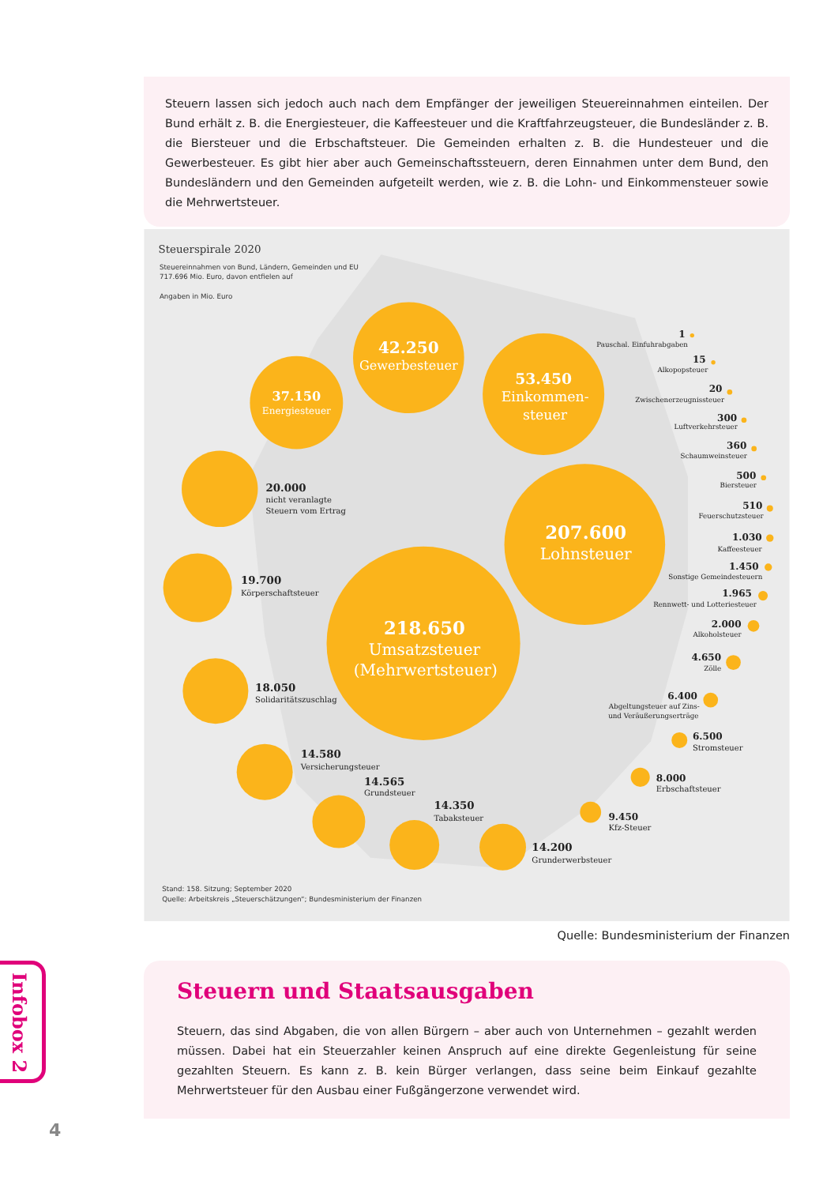Steuern lassen sich jedoch auch nach dem Empfänger der jeweiligen Steuereinnahmen einteilen. Der Bund erhält z. B. die Energiesteuer, die Kaffeesteuer und die Kraftfahrzeugsteuer, die Bundesländer z. B. die Biersteuer und die Erbschaftsteuer. Die Gemeinden erhalten z. B. die Hundesteuer und die Gewerbesteuer. Es gibt hier aber auch Gemeinschaftssteuern, deren Einnahmen unter dem Bund, den Bundesländern und den Gemeinden aufgeteilt werden, wie z. B. die Lohn- und Einkommensteuer sowie die Mehrwertsteuer.
Steuerspirale 2020
Steuereinnahmen von Bund, Ländern, Gemeinden und EU
717.696 Mio. Euro, davon entfielen auf
Angaben in Mio. Euro
42.250
Gewerbesteuer
37.150
Energiesteuer
53.450
Einkommen-
steuer
207.600
Lohnsteuer
218.650
Umsatzsteuer
(Mehrwertsteuer)
20.000
nicht veranlagte
Steuern vom Ertrag
19.700
Körperschaftsteuer
18.050
Solidaritätszuschlag
14.580
Versicherungsteuer
14.565
Grundsteuer
14.350
Tabaksteuer
14.200
Grunderwerbsteuer
9.450
Kfz-Steuer
8.000
Erbschaftsteuer
6.500
Stromsteuer
6.400
Abgeltungsteuer auf Zins-
und Veräußerungserträge
4.650
Zölle
2.000
Alkoholsteuer
1.965
Rennwett- und Lotteriesteuer
1.450
Sonstige Gemeindesteuern
1.030
Kaffeesteuer
510
Feuerschutzsteuer
500
Biersteuer
360
Schaumweinsteuer
300
Luftverkehrsteuer
20
Zwischenerzeugnissteuer
15
Alkopopsteuer
1
Pauschal. Einfuhrabgaben
Stand: 158. Sitzung; September 2020
Quelle: Arbeitskreis „Steuerschätzungen“; Bundesministerium der Finanzen
Quelle: Bundesministerium der Finanzen
Infobox 2
Steuern und Staatsausgaben
Steuern, das sind Abgaben, die von allen Bürgern – aber auch von Unternehmen – gezahlt werden müssen. Dabei hat ein Steuerzahler keinen Anspruch auf eine direkte Gegenleistung für seine gezahlten Steuern. Es kann z. B. kein Bürger verlangen, dass seine beim Einkauf gezahlte Mehrwertsteuer für den Ausbau einer Fuß­gängerzone verwendet wird.
4